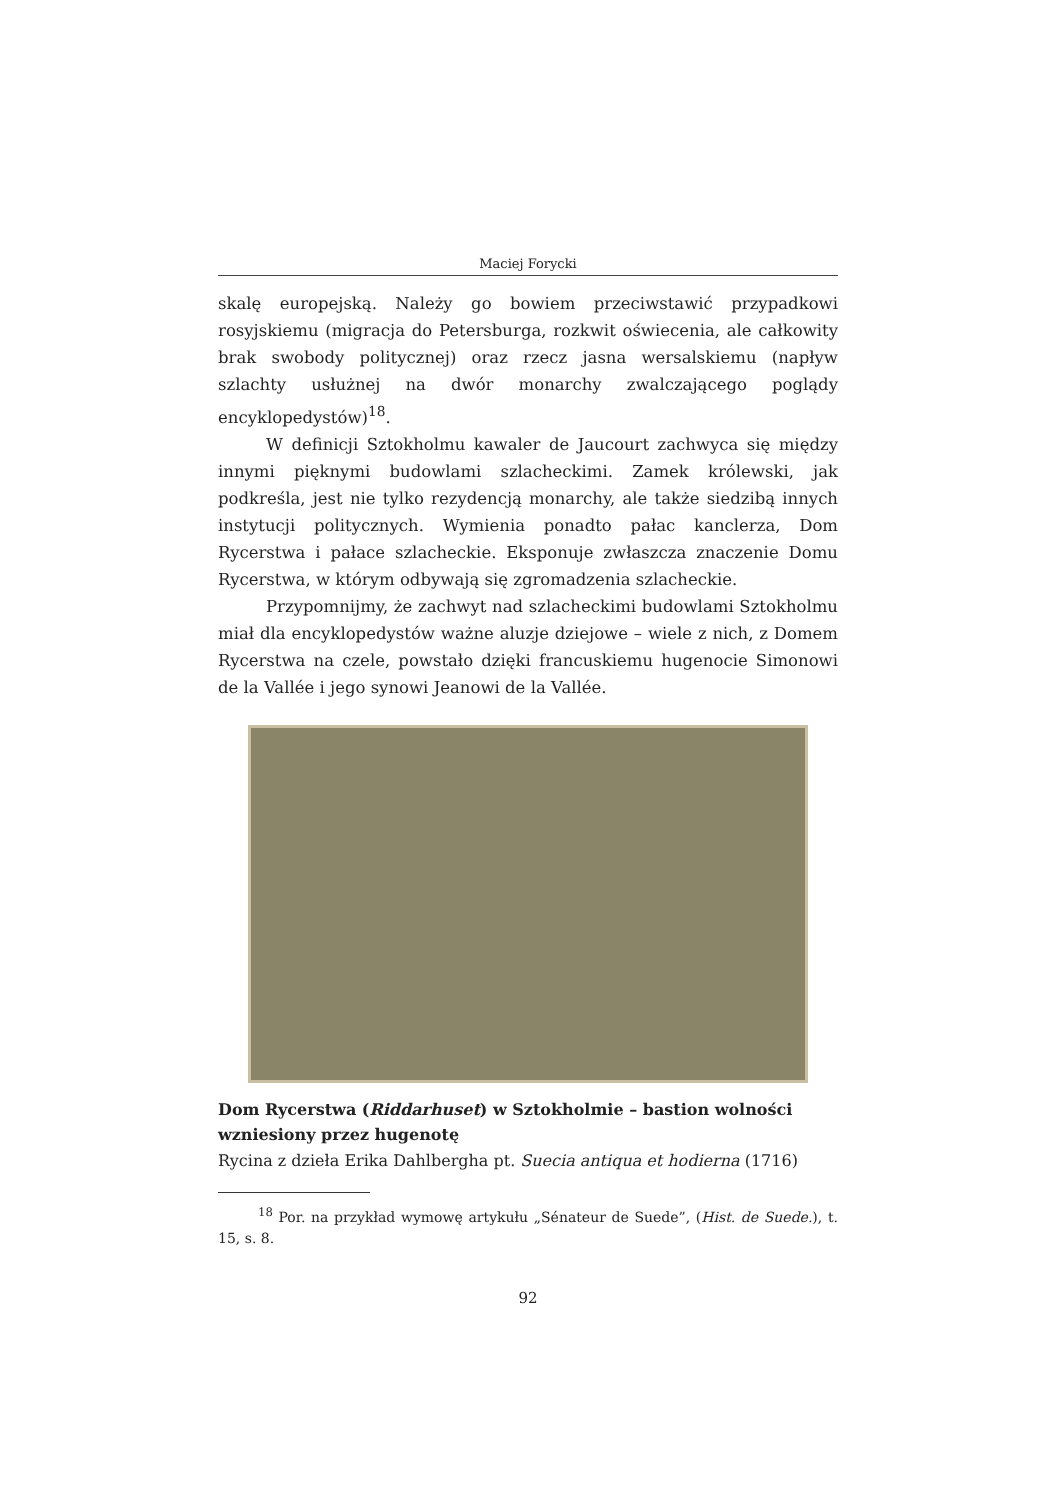Maciej Forycki
skalę europejską. Należy go bowiem przeciwstawić przypadkowi rosyjskiemu (migracja do Petersburga, rozkwit oświecenia, ale całkowity brak swobody politycznej) oraz rzecz jasna wersalskiemu (napływ szlachty usłużnej na dwór monarchy zwalczającego poglądy encyklopedystów)<sup>18</sup>.
W definicji Sztokholmu kawaler de Jaucourt zachwyca się między innymi pięknymi budowlami szlacheckimi. Zamek królewski, jak podkreśla, jest nie tylko rezydencją monarchy, ale także siedzibą innych instytucji politycznych. Wymienia ponadto pałac kanclerza, Dom Rycerstwa i pałace szlacheckie. Eksponuje zwłaszcza znaczenie Domu Rycerstwa, w którym odbywają się zgromadzenia szlacheckie.
Przypomnijmy, że zachwyt nad szlacheckimi budowlami Sztokholmu miał dla encyklopedystów ważne aluzje dziejowe – wiele z nich, z Domem Rycerstwa na czele, powstało dzięki francuskiemu hugenocie Simonowi de la Vallée i jego synowi Jeanowi de la Vallée.
Dom Rycerstwa (Riddarhuset) w Sztokholmie – bastion wolności wzniesiony przez hugenotę
Rycina z dzieła Erika Dahlbergha pt. Suecia antiqua et hodierna (1716)
<sup>18</sup> Por. na przykład wymowę artykułu „Sénateur de Suede”, (Hist. de Suede.), t. 15, s. 8.
92